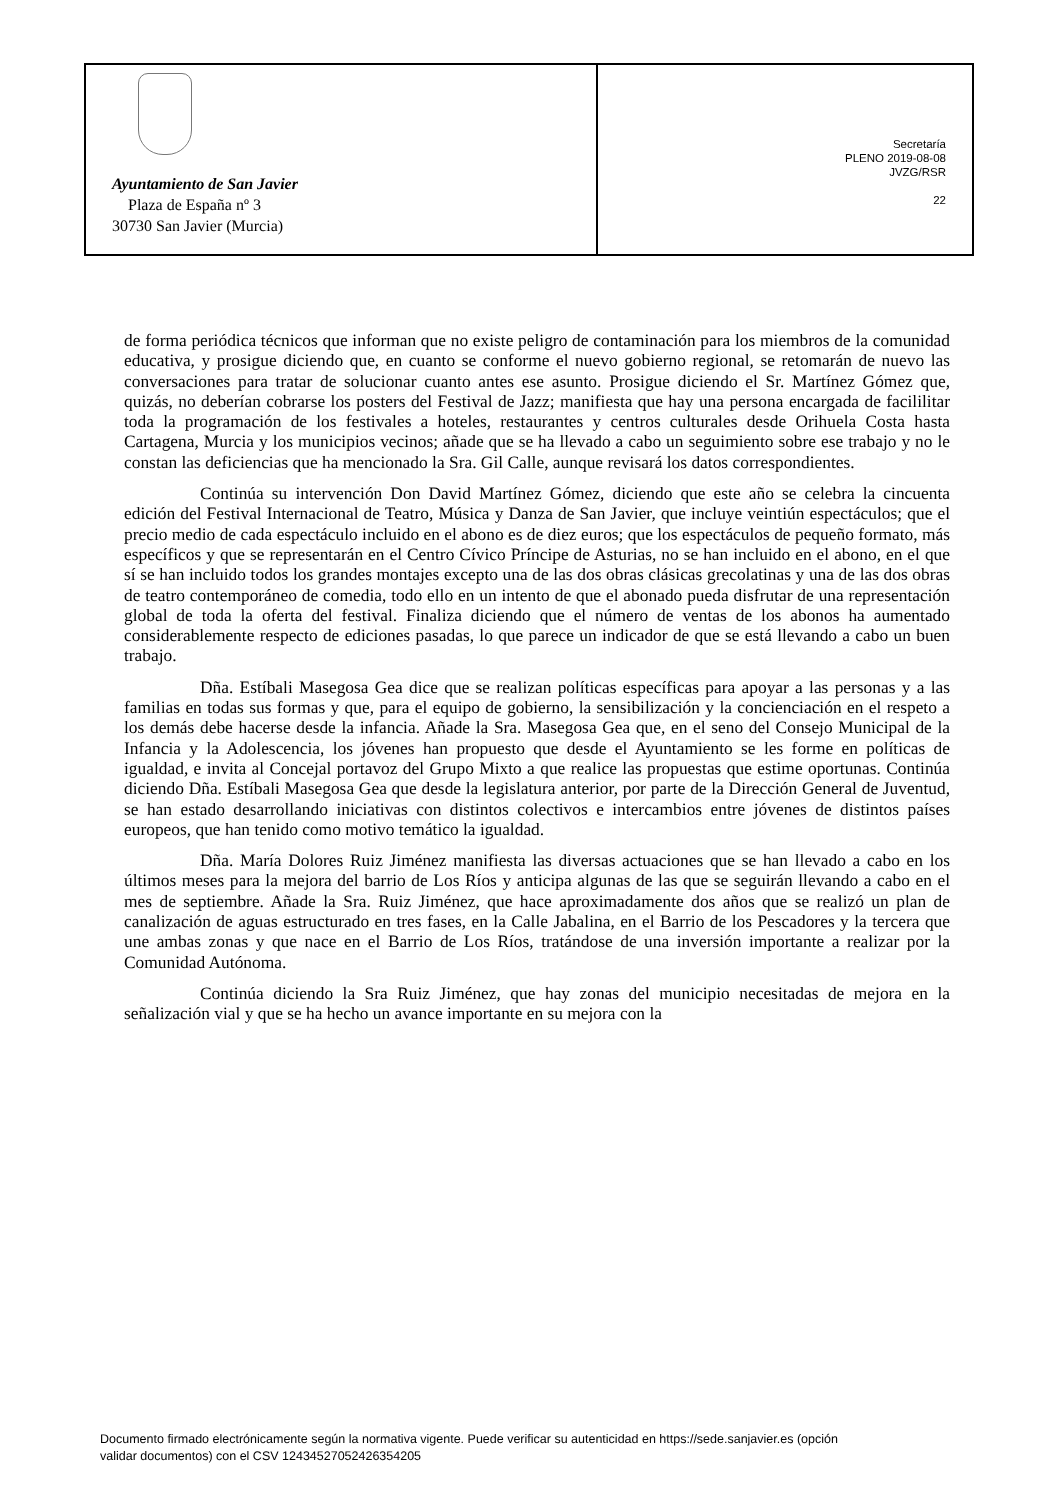Ayuntamiento de San Javier
Plaza de España nº 3
30730 San Javier (Murcia)
Secretaría
PLENO 2019-08-08
JVZG/RSR
22
de forma periódica técnicos que informan que no existe peligro de contaminación para los miembros de la comunidad educativa, y prosigue diciendo que, en cuanto se conforme el nuevo gobierno regional, se retomarán de nuevo las conversaciones para tratar de solucionar cuanto antes ese asunto. Prosigue diciendo el Sr. Martínez Gómez que, quizás, no deberían cobrarse los posters del Festival de Jazz; manifiesta que hay una persona encargada de facililitar toda la programación de los festivales a hoteles, restaurantes y centros culturales desde Orihuela Costa hasta Cartagena, Murcia y los municipios vecinos; añade que se ha llevado a cabo un seguimiento sobre ese trabajo y no le constan las deficiencias que ha mencionado la Sra. Gil Calle, aunque revisará los datos correspondientes.
Continúa su intervención Don David Martínez Gómez, diciendo que este año se celebra la cincuenta edición del Festival Internacional de Teatro, Música y Danza de San Javier, que incluye veintiún espectáculos; que el precio medio de cada espectáculo incluido en el abono es de diez euros; que los espectáculos de pequeño formato, más específicos y que se representarán en el Centro Cívico Príncipe de Asturias, no se han incluido en el abono, en el que sí se han incluido todos los grandes montajes excepto una de las dos obras clásicas grecolatinas y una de las dos obras de teatro contemporáneo de comedia, todo ello en un intento de que el abonado pueda disfrutar de una representación global de toda la oferta del festival. Finaliza diciendo que el número de ventas de los abonos ha aumentado considerablemente respecto de ediciones pasadas, lo que parece un indicador de que se está llevando a cabo un buen trabajo.
Dña. Estíbali Masegosa Gea dice que se realizan políticas específicas para apoyar a las personas y a las familias en todas sus formas y que, para el equipo de gobierno, la sensibilización y la concienciación en el respeto a los demás debe hacerse desde la infancia. Añade la Sra. Masegosa Gea que, en el seno del Consejo Municipal de la Infancia y la Adolescencia, los jóvenes han propuesto que desde el Ayuntamiento se les forme en políticas de igualdad, e invita al Concejal portavoz del Grupo Mixto a que realice las propuestas que estime oportunas. Continúa diciendo Dña. Estíbali Masegosa Gea que desde la legislatura anterior, por parte de la Dirección General de Juventud, se han estado desarrollando iniciativas con distintos colectivos e intercambios entre jóvenes de distintos países europeos, que han tenido como motivo temático la igualdad.
Dña. María Dolores Ruiz Jiménez manifiesta las diversas actuaciones que se han llevado a cabo en los últimos meses para la mejora del barrio de Los Ríos y anticipa algunas de las que se seguirán llevando a cabo en el mes de septiembre. Añade la Sra. Ruiz Jiménez, que hace aproximadamente dos años que se realizó un plan de canalización de aguas estructurado en tres fases, en la Calle Jabalina, en el Barrio de los Pescadores y la tercera que une ambas zonas y que nace en el Barrio de Los Ríos, tratándose de una inversión importante a realizar por la Comunidad Autónoma.
Continúa diciendo la Sra Ruiz Jiménez, que hay zonas del municipio necesitadas de mejora en la señalización vial y que se ha hecho un avance importante en su mejora con la
Documento firmado electrónicamente según la normativa vigente. Puede verificar su autenticidad en https://sede.sanjavier.es (opción
validar documentos) con el CSV 12434527052426354205